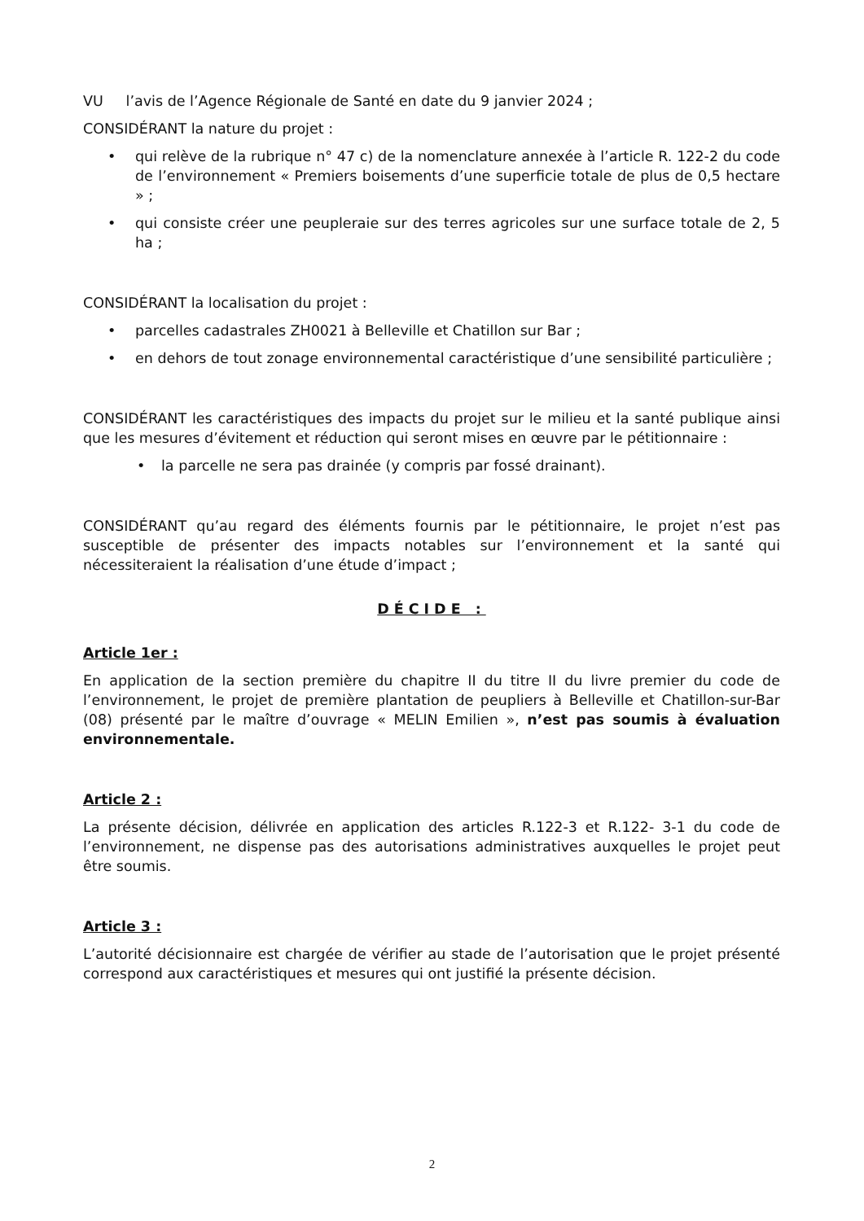VU l’avis de l’Agence Régionale de Santé en date du 9 janvier 2024 ;
CONSIDÉRANT la nature du projet :
• qui relève de la rubrique n° 47 c) de la nomenclature annexée à l’article R. 122-2 du code de l’environnement « Premiers boisements d’une superficie totale de plus de 0,5 hectare » ;
• qui consiste créer une peupleraie sur des terres agricoles sur une surface totale de 2, 5 ha ;
CONSIDÉRANT la localisation du projet :
• parcelles cadastrales ZH0021 à Belleville et Chatillon sur Bar ;
• en dehors de tout zonage environnemental caractéristique d’une sensibilité particulière ;
CONSIDÉRANT les caractéristiques des impacts du projet sur le milieu et la santé publique ainsi que les mesures d’évitement et réduction qui seront mises en œuvre par le pétitionnaire :
• la parcelle ne sera pas drainée (y compris par fossé drainant).
CONSIDÉRANT qu’au regard des éléments fournis par le pétitionnaire, le projet n’est pas susceptible de présenter des impacts notables sur l’environnement et la santé qui nécessiteraient la réalisation d’une étude d’impact ;
DÉCIDE :
Article 1er :
En application de la section première du chapitre II du titre II du livre premier du code de l’environnement, le projet de première plantation de peupliers à Belleville et Chatillon-sur-Bar (08) présenté par le maître d’ouvrage « MELIN Emilien », n’est pas soumis à évaluation environnementale.
Article 2 :
La présente décision, délivrée en application des articles R.122-3 et R.122- 3-1 du code de l’environnement, ne dispense pas des autorisations administratives auxquelles le projet peut être soumis.
Article 3 :
L’autorité décisionnaire est chargée de vérifier au stade de l’autorisation que le projet présenté correspond aux caractéristiques et mesures qui ont justifié la présente décision.
2